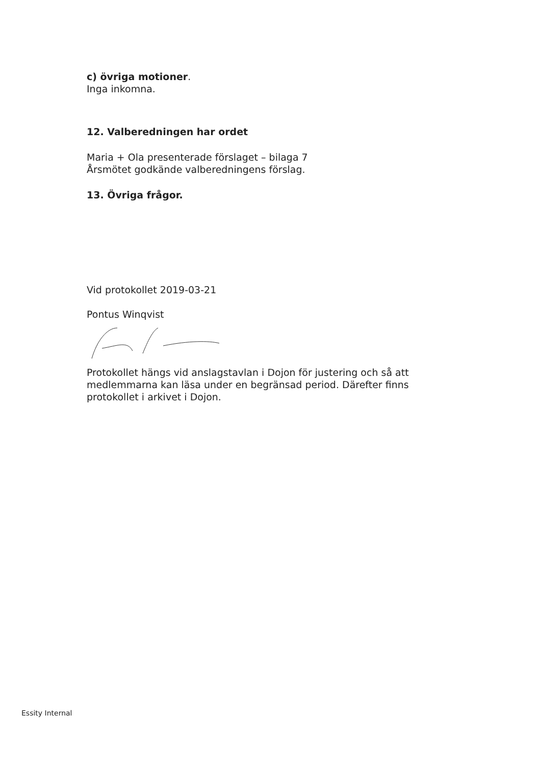c) övriga motioner.
Inga inkomna.
12. Valberedningen har ordet
Maria + Ola presenterade förslaget – bilaga 7
Årsmötet godkände valberedningens förslag.
13. Övriga frågor.
Vid protokollet 2019-03-21
Pontus Winqvist
Protokollet hängs vid anslagstavlan i Dojon för justering och så att medlemmarna kan läsa under en begränsad period. Därefter finns protokollet i arkivet i Dojon.
Essity Internal